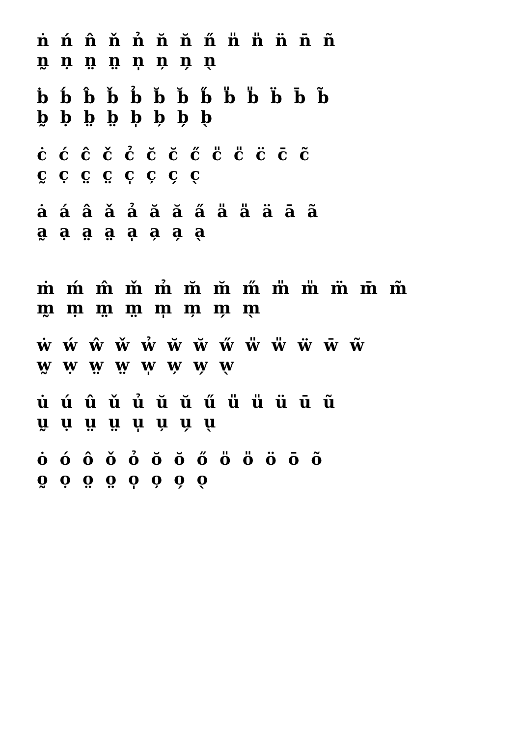ṅ ń n̂ ň n̉ n̆ n̆ n̋ n̎ n̎ n̈ n̄ ñ
n̰ ṇ n̤ n̤ n̩ n̦ n̗ n̖
ḃ b́ b̂ b̌ b̉ b̆ b̆ b̋ b̎ b̎ b̈ b̄ b̃
b̰ ḅ b̤ b̤ b̩ b̦ b̗ b̖
ċ ć ĉ č c̉ c̆ c̆ c̋ c̎ c̎ c̈ c̄ c̃
c̰ c̣ c̤ c̤ c̩ c̦ c̗ c̖
ȧ á â ǎ ả ă ă a̋ a̎ a̎ ä ā ã
a̰ ạ a̤ a̤ a̩ a̦ a̗ a̖
ṁ ḿ m̂ m̌ m̉ m̆ m̆ m̋ m̎ m̎ m̈ m̄ m̃
m̰ ṃ m̤ m̤ m̩ m̦ m̗ m̖
ẇ ẃ ŵ w̌ w̉ w̆ w̆ w̋ w̎ w̎ ẅ w̄ w̃
w̰ ẉ w̤ w̤ w̩ w̦ w̗ w̖
u̇ ú û ǔ ủ ŭ ŭ ű u̎ u̎ ü ū ũ
ṵ ụ ṳ ṳ u̩ u̦ u̗ u̖
ȯ ó ô ǒ ỏ ŏ ŏ ő o̎ o̎ ö ō õ
o̰ ọ o̤ o̤ o̩ o̦ o̗ o̖